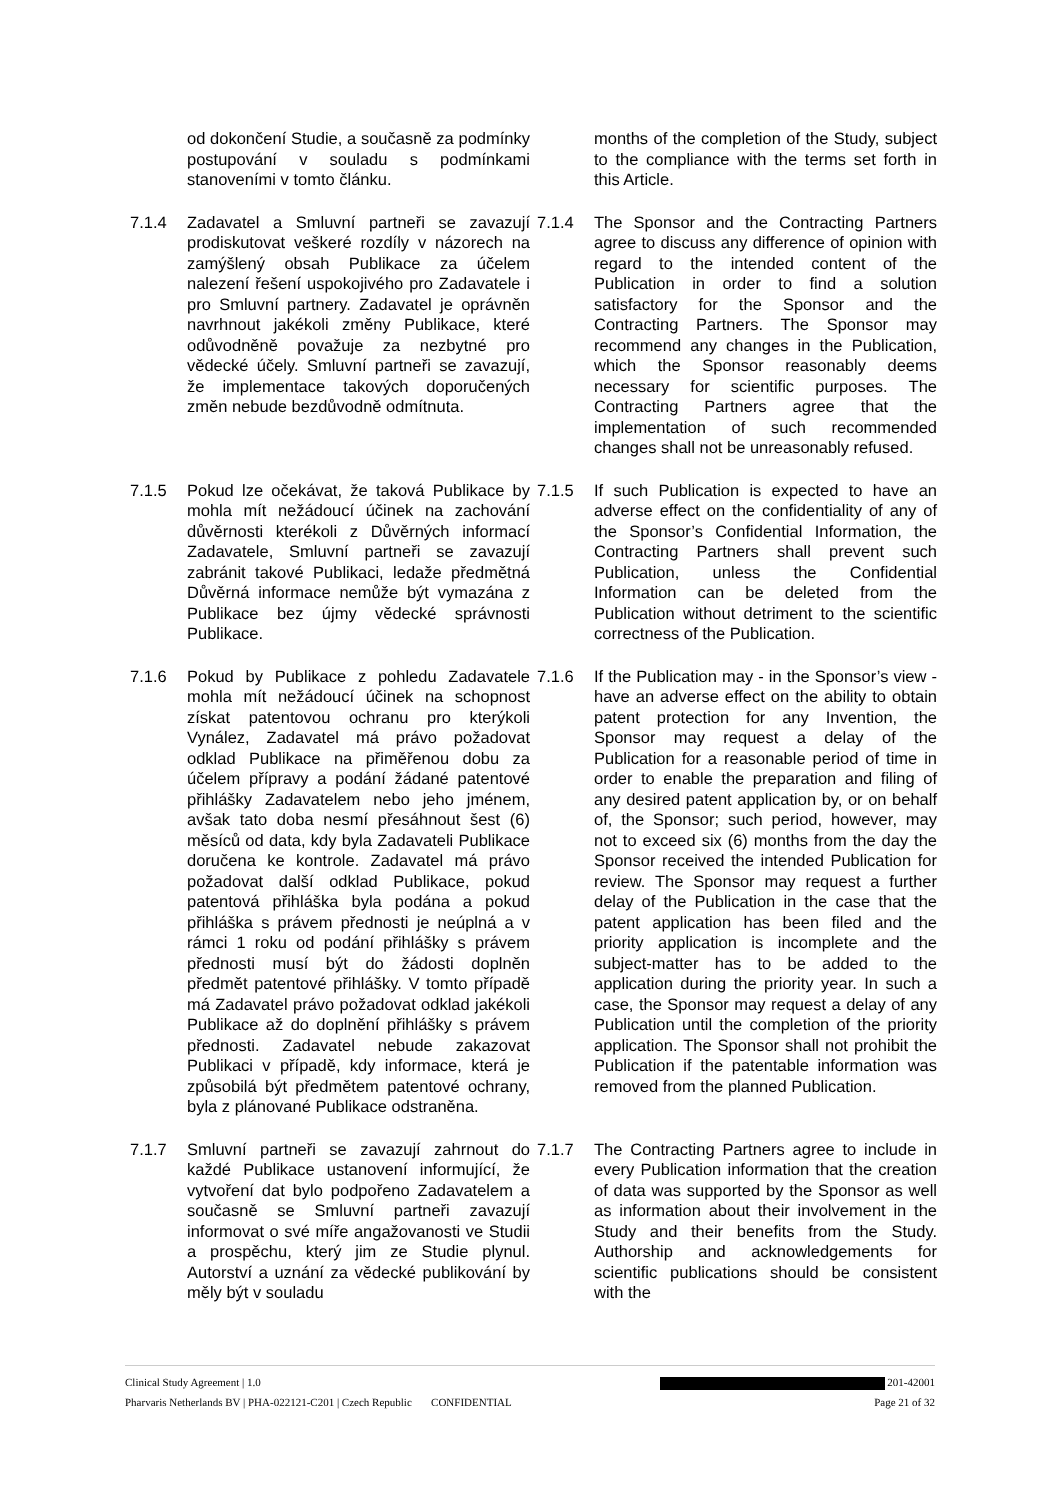od dokončení Studie, a současně za podmínky postupování v souladu s podmínkami stanoveními v tomto článku.
months of the completion of the Study, subject to the compliance with the terms set forth in this Article.
7.1.4 Zadavatel a Smluvní partneři se zavazují prodiskutovat veškeré rozdíly v názorech na zamýšlený obsah Publikace za účelem nalezení řešení uspokojivého pro Zadavatele i pro Smluvní partnery. Zadavatel je oprávněn navrhnout jakékoli změny Publikace, které odůvodněně považuje za nezbytné pro vědecké účely. Smluvní partneři se zavazují, že implementace takových doporučených změn nebude bezdůvodně odmítnuta.
7.1.4 The Sponsor and the Contracting Partners agree to discuss any difference of opinion with regard to the intended content of the Publication in order to find a solution satisfactory for the Sponsor and the Contracting Partners. The Sponsor may recommend any changes in the Publication, which the Sponsor reasonably deems necessary for scientific purposes. The Contracting Partners agree that the implementation of such recommended changes shall not be unreasonably refused.
7.1.5 Pokud lze očekávat, že taková Publikace by mohla mít nežádoucí účinek na zachování důvěrnosti kterékoli z Důvěrných informací Zadavatele, Smluvní partneři se zavazují zabránit takové Publikaci, ledaže předmětná Důvěrná informace nemůže být vymazána z Publikace bez újmy vědecké správnosti Publikace.
7.1.5 If such Publication is expected to have an adverse effect on the confidentiality of any of the Sponsor’s Confidential Information, the Contracting Partners shall prevent such Publication, unless the Confidential Information can be deleted from the Publication without detriment to the scientific correctness of the Publication.
7.1.6 Pokud by Publikace z pohledu Zadavatele mohla mít nežádoucí účinek na schopnost získat patentovou ochranu pro kterýkoli Vynález, Zadavatel má právo požadovat odklad Publikace na přiměřenou dobu za účelem přípravy a podání žádané patentové přihlášky Zadavatelem nebo jeho jménem, avšak tato doba nesmí přesáhnout šest (6) měsíců od data, kdy byla Zadavateli Publikace doručena ke kontrole. Zadavatel má právo požadovat další odklad Publikace, pokud patentová přihláška byla podána a pokud přihláška s právem přednosti je neúplná a v rámci 1 roku od podání přihlášky s právem přednosti musí být do žádosti doplněn předmět patentové přihlášky. V tomto případě má Zadavatel právo požadovat odklad jakékoli Publikace až do doplnění přihlášky s právem přednosti. Zadavatel nebude zakazovat Publikaci v případě, kdy informace, která je způsobilá být předmětem patentové ochrany, byla z plánované Publikace odstraněna.
7.1.6 If the Publication may - in the Sponsor’s view - have an adverse effect on the ability to obtain patent protection for any Invention, the Sponsor may request a delay of the Publication for a reasonable period of time in order to enable the preparation and filing of any desired patent application by, or on behalf of, the Sponsor; such period, however, may not to exceed six (6) months from the day the Sponsor received the intended Publication for review. The Sponsor may request a further delay of the Publication in the case that the patent application has been filed and the priority application is incomplete and the subject-matter has to be added to the application during the priority year. In such a case, the Sponsor may request a delay of any Publication until the completion of the priority application. The Sponsor shall not prohibit the Publication if the patentable information was removed from the planned Publication.
7.1.7 Smluvní partneři se zavazují zahrnout do každé Publikace ustanovení informující, že vytvoření dat bylo podpořeno Zadavatelem a současně se Smluvní partneři zavazují informovat o své míře angažovanosti ve Studii a prospěchu, který jim ze Studie plynul. Autorství a uznání za vědecké publikování by měly být v souladu
7.1.7 The Contracting Partners agree to include in every Publication information that the creation of data was supported by the Sponsor as well as information about their involvement in the Study and their benefits from the Study. Authorship and acknowledgements for scientific publications should be consistent with the
Clinical Study Agreement | 1.0 201-42001
Pharvaris Netherlands BV | PHA-022121-C201 | Czech Republic CONFIDENTIAL Page 21 of 32